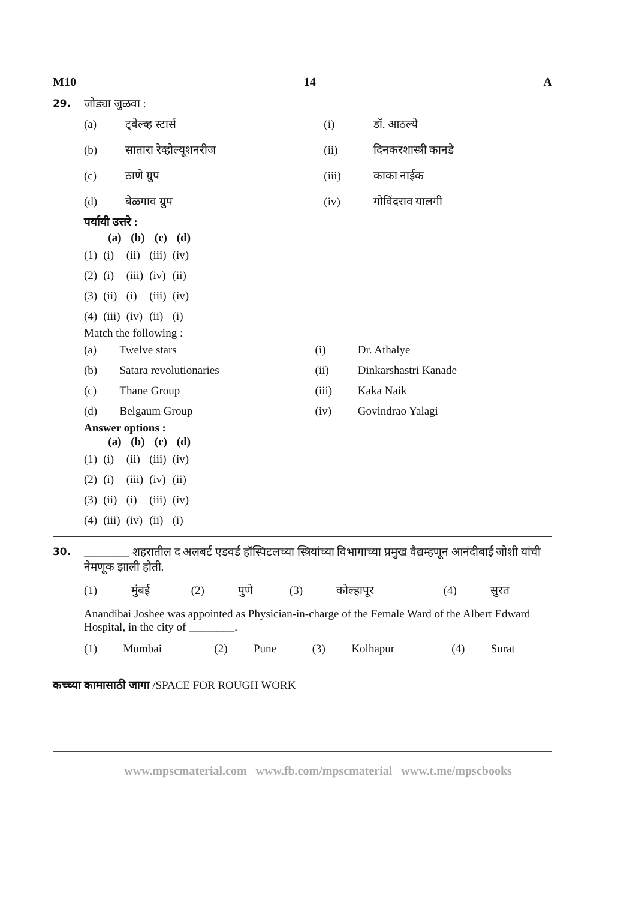M10 14 A
29. जोड्या जुळवा :
| (a) | ट्वेल्व्ह स्टार्स | (i) | डॉ. आठल्ये |
| (b) | सातारा रेव्होल्यूशनरीज | (ii) | दिनकरशास्त्री कानडे |
| (c) | ठाणे ग्रुप | (iii) | काका नाईक |
| (d) | बेळगाव ग्रुप | (iv) | गोविंदराव यालगी |
पर्यायी उत्तरे :
| | (a) | (b) | (c) | (d) |
| --- | --- | --- | --- | --- |
| (1) | (i) | (ii) | (iii) | (iv) |
| (2) | (i) | (iii) | (iv) | (ii) |
| (3) | (ii) | (i) | (iii) | (iv) |
| (4) | (iii) | (iv) | (ii) | (i) |
Match the following :
| (a) | Twelve stars | (i) | Dr. Athalye |
| (b) | Satara revolutionaries | (ii) | Dinkarshastri Kanade |
| (c) | Thane Group | (iii) | Kaka Naik |
| (d) | Belgaum Group | (iv) | Govindrao Yalagi |
Answer options :
| | (a) | (b) | (c) | (d) |
| --- | --- | --- | --- | --- |
| (1) | (i) | (ii) | (iii) | (iv) |
| (2) | (i) | (iii) | (iv) | (ii) |
| (3) | (ii) | (i) | (iii) | (iv) |
| (4) | (iii) | (iv) | (ii) | (i) |
30. ________ शहरातील द अलबर्ट एडवर्ड हॉस्पिटलच्या स्त्रियांच्या विभागाच्या प्रमुख वैद्यम्हणून आनंदीबाई जोशी यांची नेमणूक झाली होती.
| (1) | मुंबई | (2) | पुणे | (3) | कोल्हापूर | (4) | सुरत |
Anandibai Joshee was appointed as Physician-in-charge of the Female Ward of the Albert Edward Hospital, in the city of ________.
| (1) | Mumbai | (2) | Pune | (3) | Kolhapur | (4) | Surat |
कच्च्या कामासाठी जागा /SPACE FOR ROUGH WORK
www.mpscmaterial.com www.fb.com/mpscmaterial www.t.me/mpscbooks